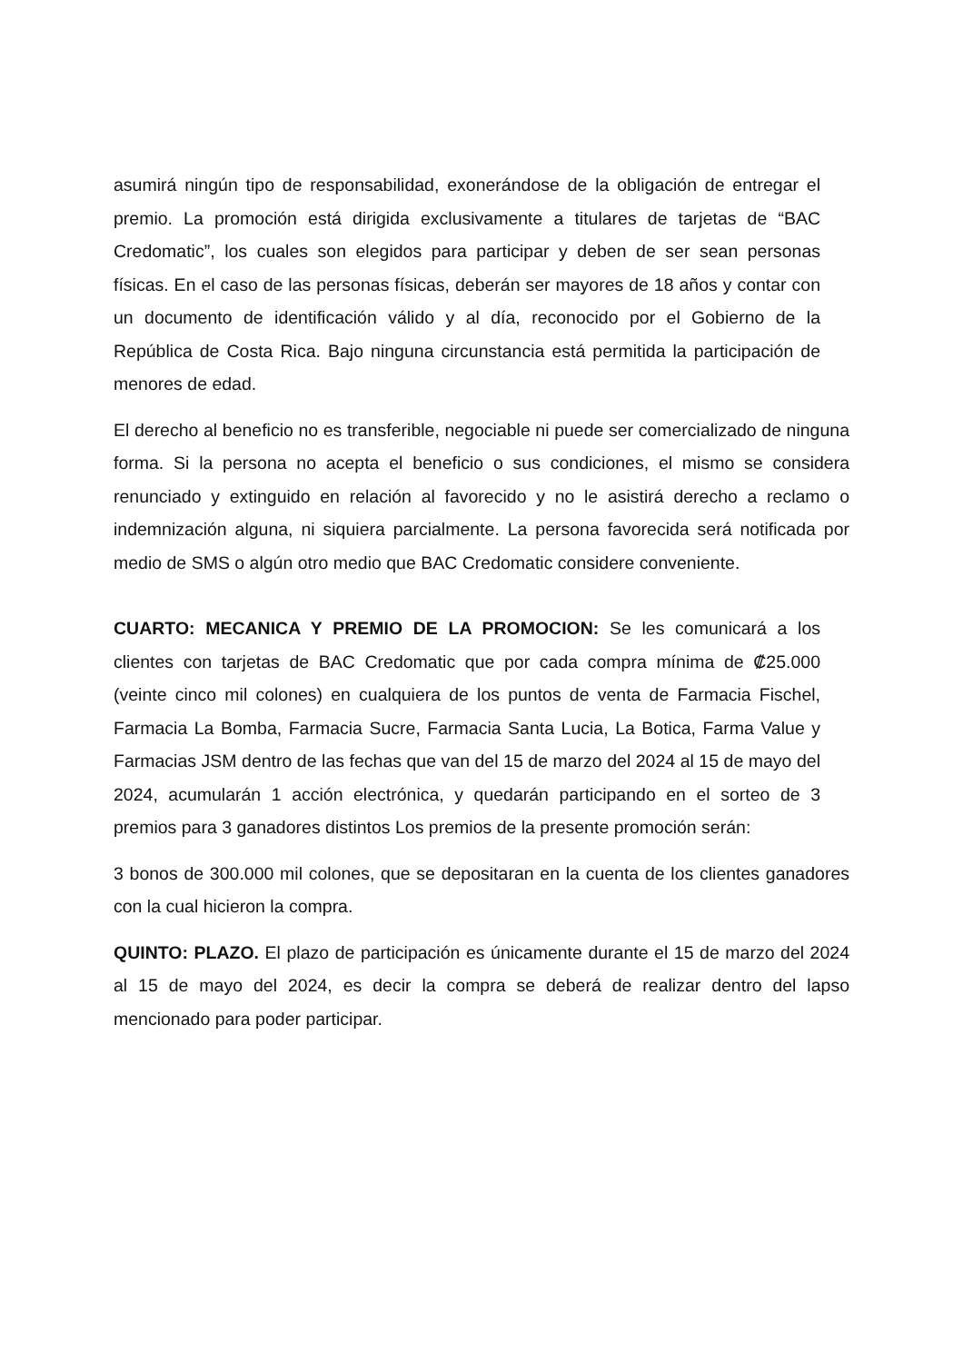asumirá ningún tipo de responsabilidad, exonerándose de la obligación de entregar el premio. La promoción está dirigida exclusivamente a titulares de tarjetas de “BAC Credomatic”, los cuales son elegidos para participar y deben de ser sean personas físicas. En el caso de las personas físicas, deberán ser mayores de 18 años y contar con un documento de identificación válido y al día, reconocido por el Gobierno de la República de Costa Rica. Bajo ninguna circunstancia está permitida la participación de menores de edad.
El derecho al beneficio no es transferible, negociable ni puede ser comercializado de ninguna forma. Si la persona no acepta el beneficio o sus condiciones, el mismo se considera renunciado y extinguido en relación al favorecido y no le asistirá derecho a reclamo o indemnización alguna, ni siquiera parcialmente. La persona favorecida será notificada por medio de SMS o algún otro medio que BAC Credomatic considere conveniente.
CUARTO: MECANICA Y PREMIO DE LA PROMOCION: Se les comunicará a los clientes con tarjetas de BAC Credomatic que por cada compra mínima de ₡25.000 (veinte cinco mil colones) en cualquiera de los puntos de venta de Farmacia Fischel, Farmacia La Bomba, Farmacia Sucre, Farmacia Santa Lucia, La Botica, Farma Value y Farmacias JSM dentro de las fechas que van del 15 de marzo del 2024 al 15 de mayo del 2024, acumularán 1 acción electrónica, y quedarán participando en el sorteo de 3 premios para 3 ganadores distintos Los premios de la presente promoción serán:
3 bonos de 300.000 mil colones, que se depositaran en la cuenta de los clientes ganadores con la cual hicieron la compra.
QUINTO: PLAZO. El plazo de participación es únicamente durante el 15 de marzo del 2024 al 15 de mayo del 2024, es decir la compra se deberá de realizar dentro del lapso mencionado para poder participar.